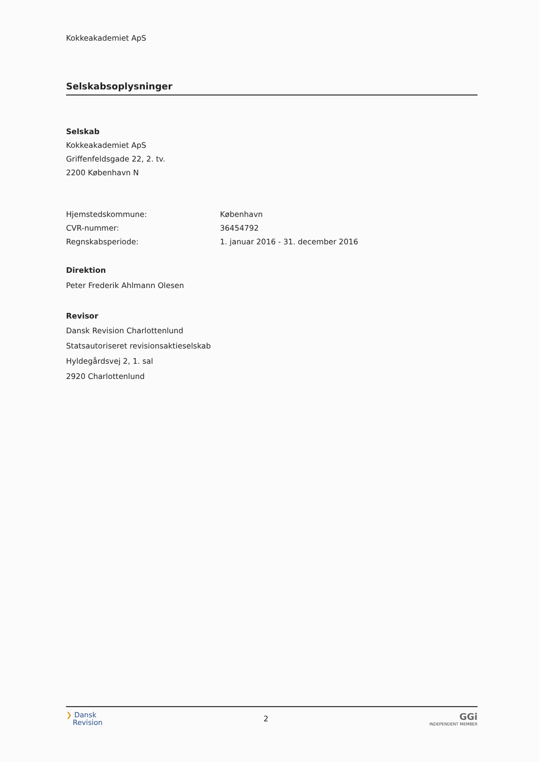Kokkeakademiet ApS
Selskabsoplysninger
Selskab
Kokkeakademiet ApS
Griffenfeldsgade 22, 2. tv.
2200 København N
Hjemstedskommune: København
CVR-nummer: 36454792
Regnskabsperiode: 1. januar 2016 - 31. december 2016
Direktion
Peter Frederik Ahlmann Olesen
Revisor
Dansk Revision Charlottenlund
Statsautoriseret revisionsaktieselskab
Hyldegårdsvej 2, 1. sal
2920 Charlottenlund
❯ Dansk
Revision
2
GGi
INDEPENDENT MEMBER